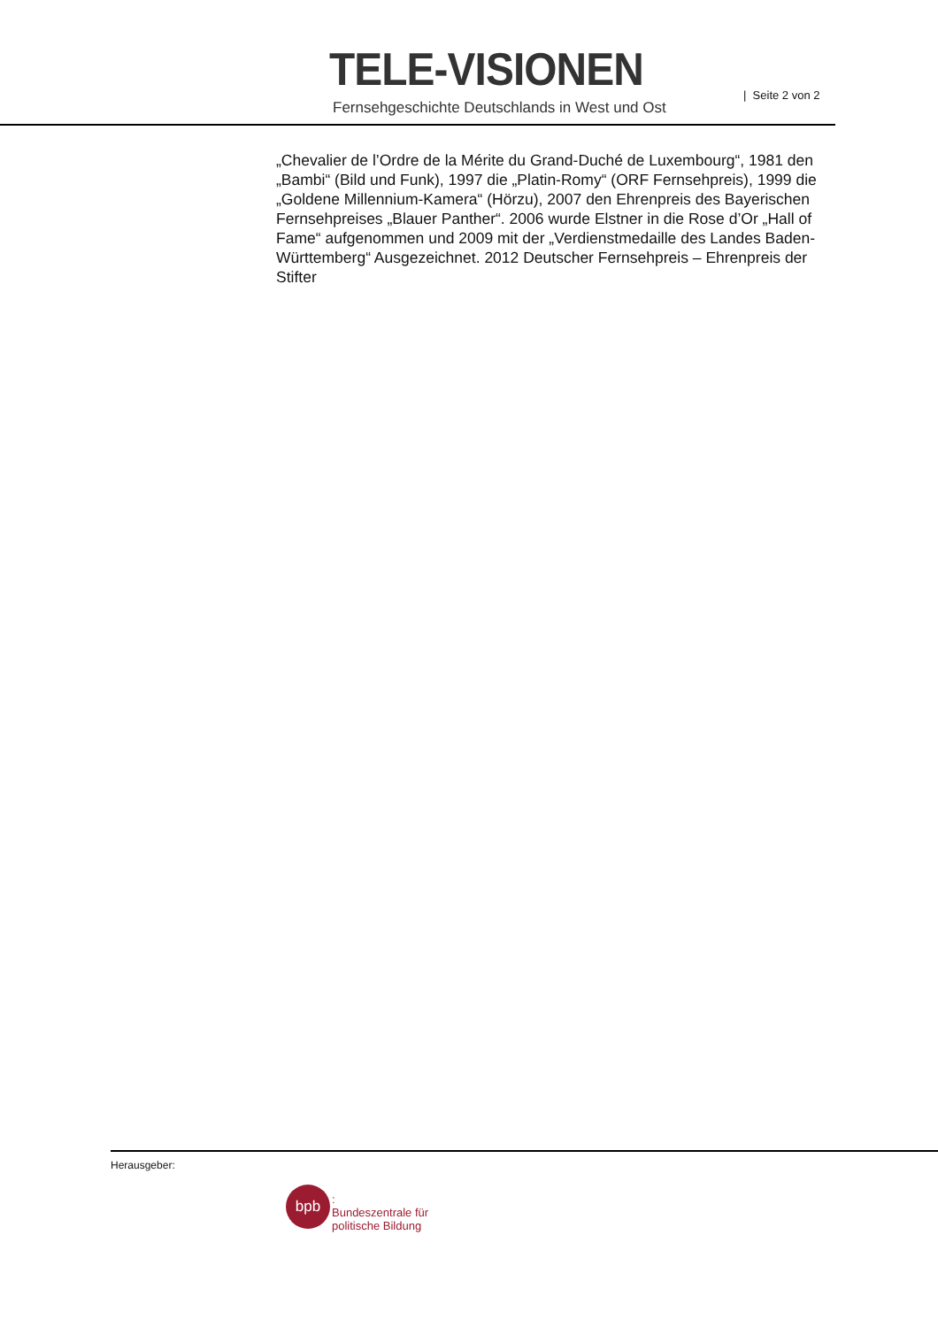TELE-VISIONEN
Fernsehgeschichte Deutschlands in West und Ost
| Seite 2 von 2
„Chevalier de l’Ordre de la Mérite du Grand-Duché de Luxembourg“, 1981 den „Bambi“ (Bild und Funk), 1997 die „Platin-Romy“ (ORF Fernsehpreis), 1999 die „Goldene Millennium-Kamera“ (Hörzu), 2007 den Ehrenpreis des Bayerischen Fernsehpreises „Blauer Panther“. 2006 wurde Elstner in die Rose d’Or „Hall of Fame“ aufgenommen und 2009 mit der „Verdienstmedaille des Landes Baden-Württemberg“ Ausgezeichnet. 2012 Deutscher Fernsehpreis – Ehrenpreis der Stifter
Herausgeber:
bpb
:
Bundeszentrale für
politische Bildung